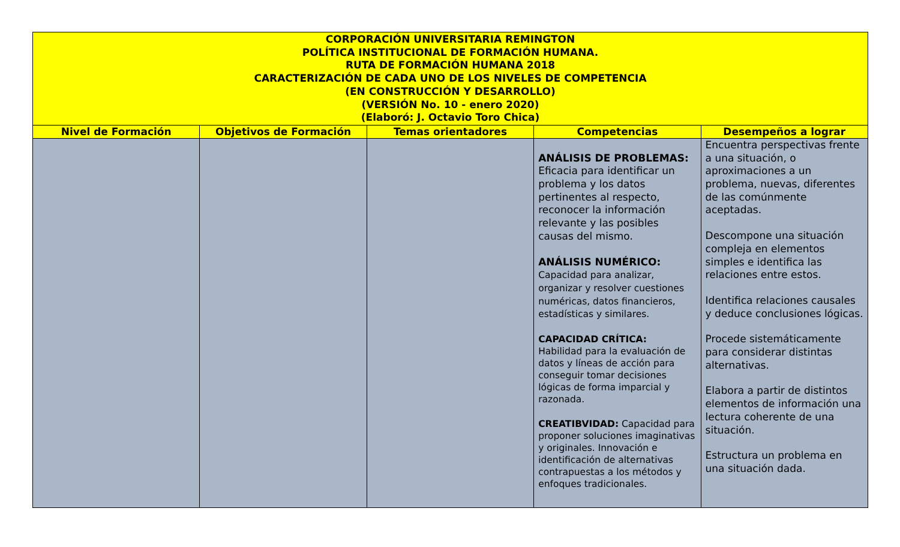| CORPORACIÓN UNIVERSITARIA REMINGTON POLÍTICA INSTITUCIONAL DE FORMACIÓN HUMANA. RUTA DE FORMACIÓN HUMANA 2018 CARACTERIZACIÓN DE CADA UNO DE LOS NIVELES DE COMPETENCIA (EN CONSTRUCCIÓN Y DESARROLLO) (VERSIÓN No. 10 - enero 2020) (Elaboró: J. Octavio Toro Chica) | | | | |
| Nivel de Formación | Objetivos de Formación | Temas orientadores | Competencias | Desempeños a lograr |
| | | | ANÁLISIS DE PROBLEMAS: Eficacia para identificar un problema y los datos pertinentes al respecto, reconocer la información relevante y las posibles causas del mismo. ANÁLISIS NUMÉRICO: Capacidad para analizar, organizar y resolver cuestiones numéricas, datos financieros, estadísticas y similares. CAPACIDAD CRÍTICA: Habilidad para la evaluación de datos y líneas de acción para conseguir tomar decisiones lógicas de forma imparcial y razonada. CREATIBVIDAD: Capacidad para proponer soluciones imaginativas y originales. Innovación e identificación de alternativas contrapuestas a los métodos y enfoques tradicionales. | Encuentra perspectivas frente a una situación, o aproximaciones a un problema, nuevas, diferentes de las comúnmente aceptadas. Descompone una situación compleja en elementos simples e identifica las relaciones entre estos. Identifica relaciones causales y deduce conclusiones lógicas. Procede sistemáticamente para considerar distintas alternativas. Elabora a partir de distintos elementos de información una lectura coherente de una situación. Estructura un problema en una situación dada. |